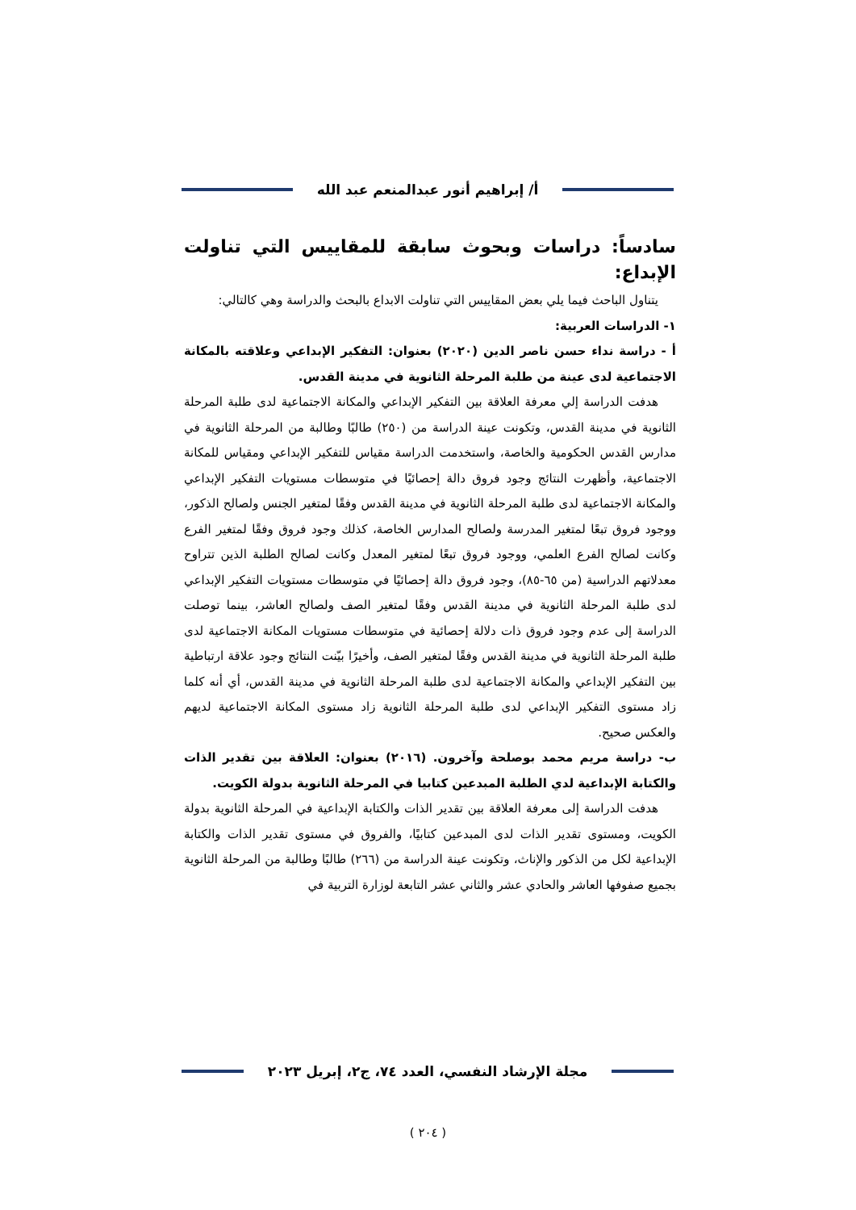أ/ إبراهيم أنور عبدالمنعم عبد الله
سادساً: دراسات وبحوث سابقة للمقاييس التي تناولت الإبداع:
يتناول الباحث فيما يلي بعض المقاييس التي تناولت الابداع بالبحث والدراسة وهي كالتالي:
١- الدراسات العربية:
أ - دراسة نداء حسن ناصر الدين (٢٠٢٠) بعنوان: التفكير الإبداعي وعلاقته بالمكانة الاجتماعية لدى عينة من طلبة المرحلة الثانوية في مدينة القدس.
هدفت الدراسة إلي معرفة العلاقة بين التفكير الإبداعي والمكانة الاجتماعية لدى طلبة المرحلة الثانوية في مدينة القدس، وتكونت عينة الدراسة من (٢٥٠) طالبًا وطالبة من المرحلة الثانوية في مدارس القدس الحكومية والخاصة، واستخدمت الدراسة مقياس للتفكير الإبداعي ومقياس للمكانة الاجتماعية، وأظهرت النتائج وجود فروق دالة إحصائيًا في متوسطات مستويات التفكير الإبداعي والمكانة الاجتماعية لدى طلبة المرحلة الثانوية في مدينة القدس وفقًا لمتغير الجنس ولصالح الذكور، ووجود فروق تبعًا لمتغير المدرسة ولصالح المدارس الخاصة، كذلك وجود فروق وفقًا لمتغير الفرع وكانت لصالح الفرع العلمي، ووجود فروق تبعًا لمتغير المعدل وكانت لصالح الطلبة الذين تتراوح معدلاتهم الدراسية (من ٦٥-٨٥)، وجود فروق دالة إحصائيًا في متوسطات مستويات التفكير الإبداعي لدى طلبة المرحلة الثانوية في مدينة القدس وفقًا لمتغير الصف ولصالح العاشر، بينما توصلت الدراسة إلى عدم وجود فروق ذات دلالة إحصائية في متوسطات مستويات المكانة الاجتماعية لدى طلبة المرحلة الثانوية في مدينة القدس وفقًا لمتغير الصف، وأخيرًا بيّنت النتائج وجود علاقة ارتباطية بين التفكير الإبداعي والمكانة الاجتماعية لدى طلبة المرحلة الثانوية في مدينة القدس، أي أنه كلما زاد مستوى التفكير الإبداعي لدى طلبة المرحلة الثانوية زاد مستوى المكانة الاجتماعية لديهم والعكس صحيح.
ب- دراسة مريم محمد بوصلحة وآخرون. (٢٠١٦) بعنوان: العلاقة بين تقدير الذات والكتابة الإبداعية لدي الطلبة المبدعين كتابيا في المرحلة الثانوية بدولة الكويت.
هدفت الدراسة إلى معرفة العلاقة بين تقدير الذات والكتابة الإبداعية في المرحلة الثانوية بدولة الكويت، ومستوى تقدير الذات لدى المبدعين كتابيًا، والفروق في مستوى تقدير الذات والكتابة الإبداعية لكل من الذكور والإناث، وتكونت عينة الدراسة من (٢٦٦) طالبًا وطالبة من المرحلة الثانوية بجميع صفوفها العاشر والحادي عشر والثاني عشر التابعة لوزارة التربية في
مجلة الإرشاد النفسي، العدد ٧٤، ج٢، إبريل ٢٠٢٣
( ٢٠٤ )